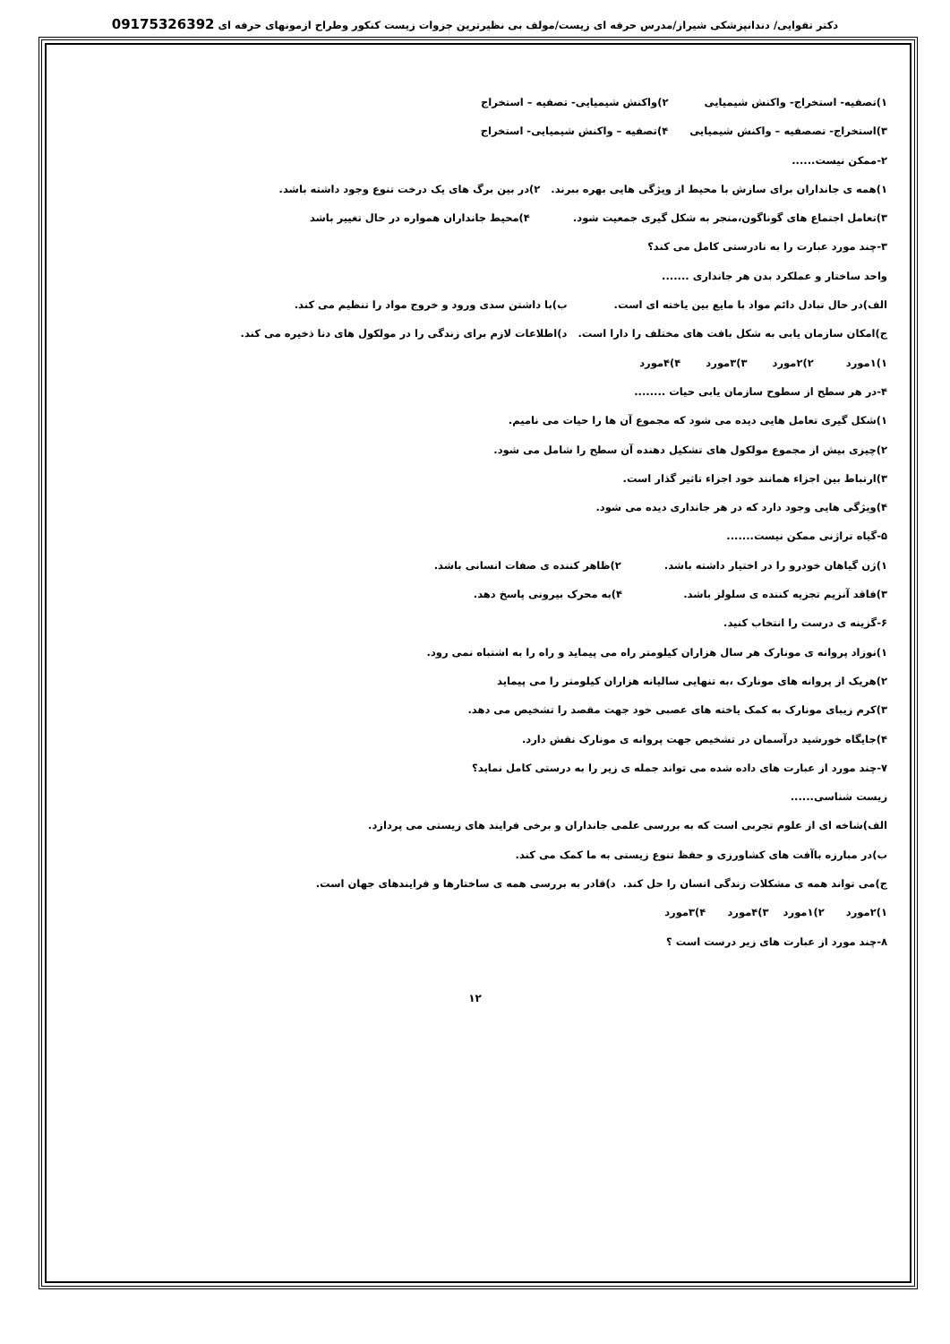دکتر تقوایی/ دندانپزشکی شیراز/مدرس حرفه ای زیست/مولف بی نظیرترین جزوات زیست کنکور وطراح ازمونهای حرفه ای 09175326392
۱)تصفیه- استخراج- واکنش شیمیایی ۲)واکنش شیمیایی- تصفیه – استخراج
۳)استخراج- تصصفیه – واکنش شیمیایی ۴)تصفیه – واکنش شیمیایی- استخراج
۲-ممکن نیست......
۱)همه ی جانداران برای سازش با محیط از ویژگی هایی بهره ببرند. ۲)در بین برگ های یک درخت تنوع وجود داشته باشد.
۳)تعامل اجتماع های گوناگون،منجر به شکل گیری جمعیت شود. ۴)محیط جانداران همواره در حال تغییر باشد
۳-چند مورد عبارت را به نادرستی کامل می کند؟
واحد ساختار و عملکرد بدن هر جانداری .......
الف)در حال تبادل دائم مواد با مایع بین یاخته ای است. ب)با داشتن سدی ورود و خروج مواد را تنظیم می کند.
ج)امکان سازمان یابی به شکل بافت های مختلف را دارا است. د)اطلاعات لازم برای زندگی را در مولکول های دنا ذخیره می کند.
۱)۱مورد ۲)۲مورد ۳)۳مورد ۴)۴مورد
۴-در هر سطح از سطوح سازمان یابی حیات ........
۱)شکل گیری تعامل هایی دیده می شود که مجموع آن ها را حیات می نامیم.
۲)چیزی بیش از مجموع مولکول های تشکیل دهنده آن سطح را شامل می شود.
۳)ارتباط بین اجزاء همانند خود اجزاء تاثیر گذار است.
۴)ویژگی هایی وجود دارد که در هر جانداری دیده می شود.
۵-گیاه تراژنی ممکن نیست.......
۱)ژن گیاهان خودرو را در اختیار داشته باشد. ۲)ظاهر کننده ی صفات انسانی باشد.
۳)فاقد آنزیم تجزیه کننده ی سلولز باشد. ۴)به محرک بیرونی پاسخ دهد.
۶-گزینه ی درست را انتخاب کنید.
۱)نوزاد پروانه ی مونارک هر سال هزاران کیلومتر راه می پیماید و راه را به اشتباه نمی رود.
۲)هریک از پروانه های مونارک ،به تنهایی سالیانه هزاران کیلومتر را می پیماید
۳)کرم زیبای مونارک به کمک یاخته های عصبی خود جهت مقصد را تشخیص می دهد.
۴)جایگاه خورشید درآسمان در تشخیص جهت پروانه ی مونارک نقش دارد.
۷-چند مورد از عبارت های داده شده می تواند جمله ی زیر را به درستی کامل نماید؟
زیست شناسی......
الف)شاخه ای از علوم تجربی است که به بررسی علمی جانداران و برخی فرایند های زیستی می پردازد.
ب)در مبارزه باآفت های کشاورزی و حفظ تنوع زیستی به ما کمک می کند.
ج)می تواند همه ی مشکلات زندگی انسان را حل کند. د)قادر به بررسی همه ی ساختارها و فرایندهای جهان است.
۱)۲مورد ۲)۱مورد ۳)۴مورد ۴)۳مورد
۸-چند مورد از عبارت های زیر درست است ؟
۱۲